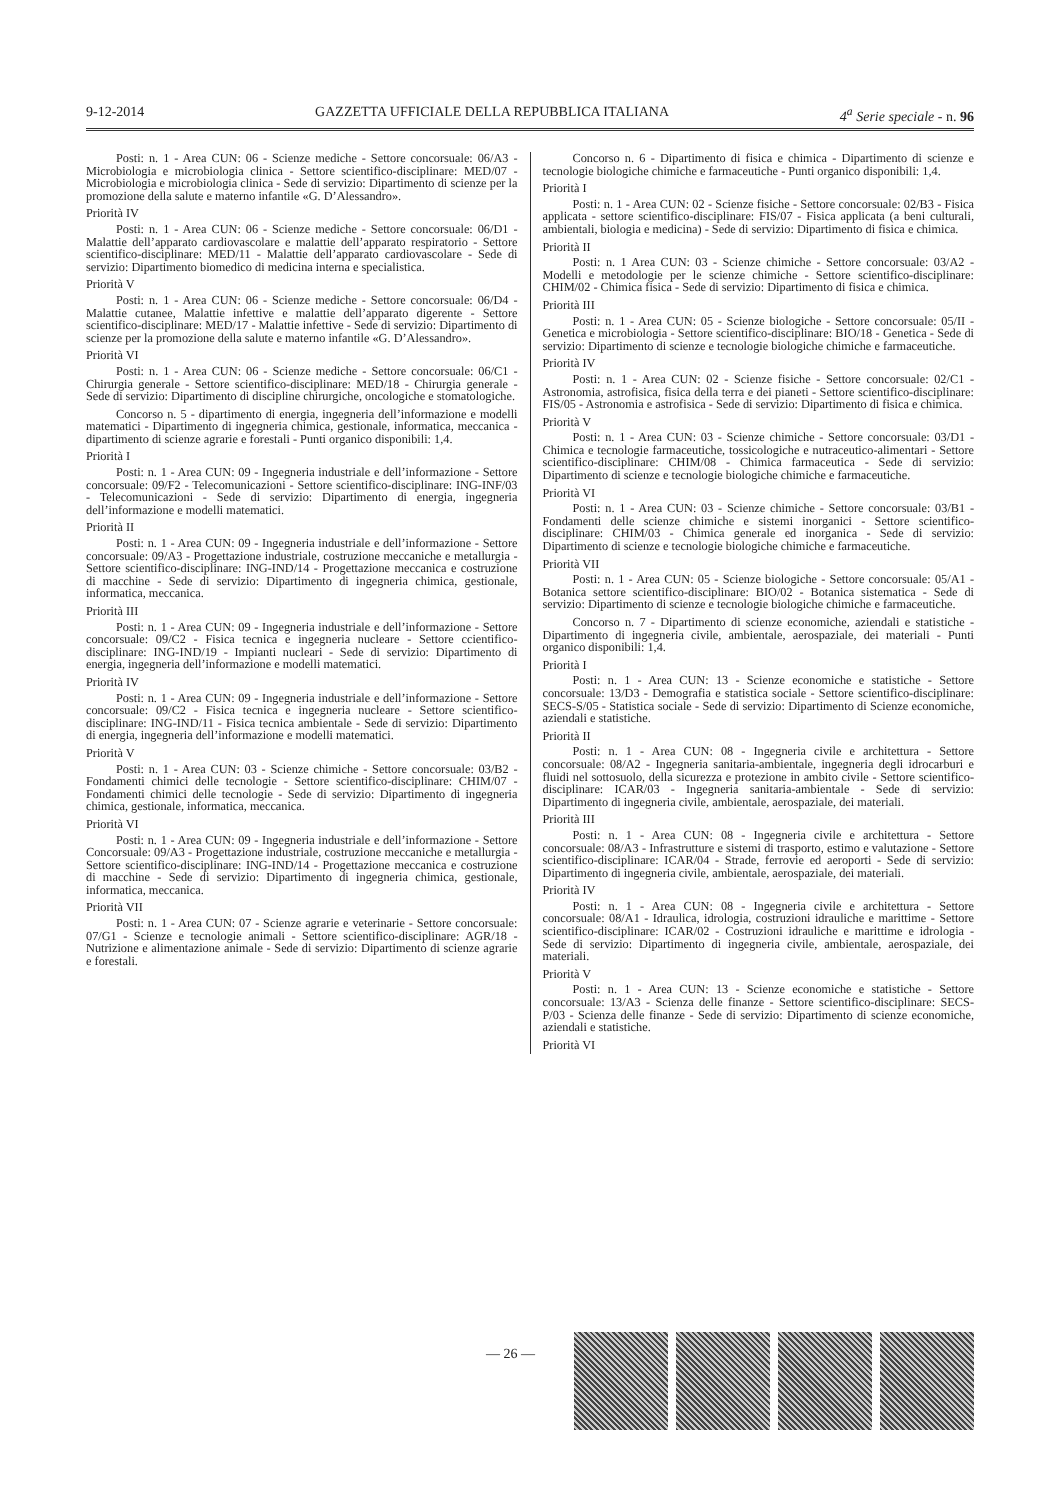9-12-2014 GAZZETTA UFFICIALE DELLA REPUBBLICA ITALIANA 4<sup>a</sup> Serie speciale - n. 96
Posti: n. 1 - Area CUN: 06 - Scienze mediche - Settore concorsuale: 06/A3 - Microbiologia e microbiologia clinica - Settore scientifico-disciplinare: MED/07 - Microbiologia e microbiologia clinica - Sede di servizio: Dipartimento di scienze per la promozione della salute e materno infantile «G. D’Alessandro».
Priorità IV
Posti: n. 1 - Area CUN: 06 - Scienze mediche - Settore concorsuale: 06/D1 - Malattie dell’apparato cardiovascolare e malattie dell’apparato respiratorio - Settore scientifico-disciplinare: MED/11 - Malattie dell’apparato cardiovascolare - Sede di servizio: Dipartimento biomedico di medicina interna e specialistica.
Priorità V
Posti: n. 1 - Area CUN: 06 - Scienze mediche - Settore concorsuale: 06/D4 - Malattie cutanee, Malattie infettive e malattie dell’apparato digerente - Settore scientifico-disciplinare: MED/17 - Malattie infettive - Sede di servizio: Dipartimento di scienze per la promozione della salute e materno infantile «G. D’Alessandro».
Priorità VI
Posti: n. 1 - Area CUN: 06 - Scienze mediche - Settore concorsuale: 06/C1 - Chirurgia generale - Settore scientifico-disciplinare: MED/18 - Chirurgia generale - Sede di servizio: Dipartimento di discipline chirurgiche, oncologiche e stomatologiche.
Concorso n. 5 - dipartimento di energia, ingegneria dell’informazione e modelli matematici - Dipartimento di ingegneria chimica, gestionale, informatica, meccanica - dipartimento di scienze agrarie e forestali - Punti organico disponibili: 1,4.
Priorità I
Posti: n. 1 - Area CUN: 09 - Ingegneria industriale e dell’informazione - Settore concorsuale: 09/F2 - Telecomunicazioni - Settore scientifico-disciplinare: ING-INF/03 - Telecomunicazioni - Sede di servizio: Dipartimento di energia, ingegneria dell’informazione e modelli matematici.
Priorità II
Posti: n. 1 - Area CUN: 09 - Ingegneria industriale e dell’informazione - Settore concorsuale: 09/A3 - Progettazione industriale, costruzione meccaniche e metallurgia - Settore scientifico-disciplinare: ING-IND/14 - Progettazione meccanica e costruzione di macchine - Sede di servizio: Dipartimento di ingegneria chimica, gestionale, informatica, meccanica.
Priorità III
Posti: n. 1 - Area CUN: 09 - Ingegneria industriale e dell’informazione - Settore concorsuale: 09/C2 - Fisica tecnica e ingegneria nucleare - Settore ccientifico-disciplinare: ING-IND/19 - Impianti nucleari - Sede di servizio: Dipartimento di energia, ingegneria dell’informazione e modelli matematici.
Priorità IV
Posti: n. 1 - Area CUN: 09 - Ingegneria industriale e dell’informazione - Settore concorsuale: 09/C2 - Fisica tecnica e ingegneria nucleare - Settore scientifico-disciplinare: ING-IND/11 - Fisica tecnica ambientale - Sede di servizio: Dipartimento di energia, ingegneria dell’informazione e modelli matematici.
Priorità V
Posti: n. 1 - Area CUN: 03 - Scienze chimiche - Settore concorsuale: 03/B2 - Fondamenti chimici delle tecnologie - Settore scientifico-disciplinare: CHIM/07 - Fondamenti chimici delle tecnologie - Sede di servizio: Dipartimento di ingegneria chimica, gestionale, informatica, meccanica.
Priorità VI
Posti: n. 1 - Area CUN: 09 - Ingegneria industriale e dell’informazione - Settore Concorsuale: 09/A3 - Progettazione industriale, costruzione meccaniche e metallurgia - Settore scientifico-disciplinare: ING-IND/14 - Progettazione meccanica e costruzione di macchine - Sede di servizio: Dipartimento di ingegneria chimica, gestionale, informatica, meccanica.
Priorità VII
Posti: n. 1 - Area CUN: 07 - Scienze agrarie e veterinarie - Settore concorsuale: 07/G1 - Scienze e tecnologie animali - Settore scientifico-disciplinare: AGR/18 - Nutrizione e alimentazione animale - Sede di servizio: Dipartimento di scienze agrarie e forestali.
Concorso n. 6 - Dipartimento di fisica e chimica - Dipartimento di scienze e tecnologie biologiche chimiche e farmaceutiche - Punti organico disponibili: 1,4.
Priorità I
Posti: n. 1 - Area CUN: 02 - Scienze fisiche - Settore concorsuale: 02/B3 - Fisica applicata - settore scientifico-disciplinare: FIS/07 - Fisica applicata (a beni culturali, ambientali, biologia e medicina) - Sede di servizio: Dipartimento di fisica e chimica.
Priorità II
Posti: n. 1 Area CUN: 03 - Scienze chimiche - Settore concorsuale: 03/A2 - Modelli e metodologie per le scienze chimiche - Settore scientifico-disciplinare: CHIM/02 - Chimica fisica - Sede di servizio: Dipartimento di fisica e chimica.
Priorità III
Posti: n. 1 - Area CUN: 05 - Scienze biologiche - Settore concorsuale: 05/II - Genetica e microbiologia - Settore scientifico-disciplinare: BIO/18 - Genetica - Sede di servizio: Dipartimento di scienze e tecnologie biologiche chimiche e farmaceutiche.
Priorità IV
Posti: n. 1 - Area CUN: 02 - Scienze fisiche - Settore concorsuale: 02/C1 - Astronomia, astrofisica, fisica della terra e dei pianeti - Settore scientifico-disciplinare: FIS/05 - Astronomia e astrofisica - Sede di servizio: Dipartimento di fisica e chimica.
Priorità V
Posti: n. 1 - Area CUN: 03 - Scienze chimiche - Settore concorsuale: 03/D1 - Chimica e tecnologie farmaceutiche, tossicologiche e nutraceutico-alimentari - Settore scientifico-disciplinare: CHIM/08 - Chimica farmaceutica - Sede di servizio: Dipartimento di scienze e tecnologie biologiche chimiche e farmaceutiche.
Priorità VI
Posti: n. 1 - Area CUN: 03 - Scienze chimiche - Settore concorsuale: 03/B1 - Fondamenti delle scienze chimiche e sistemi inorganici - Settore scientifico-disciplinare: CHIM/03 - Chimica generale ed inorganica - Sede di servizio: Dipartimento di scienze e tecnologie biologiche chimiche e farmaceutiche.
Priorità VII
Posti: n. 1 - Area CUN: 05 - Scienze biologiche - Settore concorsuale: 05/A1 - Botanica settore scientifico-disciplinare: BIO/02 - Botanica sistematica - Sede di servizio: Dipartimento di scienze e tecnologie biologiche chimiche e farmaceutiche.
Concorso n. 7 - Dipartimento di scienze economiche, aziendali e statistiche - Dipartimento di ingegneria civile, ambientale, aerospaziale, dei materiali - Punti organico disponibili: 1,4.
Priorità I
Posti: n. 1 - Area CUN: 13 - Scienze economiche e statistiche - Settore concorsuale: 13/D3 - Demografia e statistica sociale - Settore scientifico-disciplinare: SECS-S/05 - Statistica sociale - Sede di servizio: Dipartimento di Scienze economiche, aziendali e statistiche.
Priorità II
Posti: n. 1 - Area CUN: 08 - Ingegneria civile e architettura - Settore concorsuale: 08/A2 - Ingegneria sanitaria-ambientale, ingegneria degli idrocarburi e fluidi nel sottosuolo, della sicurezza e protezione in ambito civile - Settore scientifico-disciplinare: ICAR/03 - Ingegneria sanitaria-ambientale - Sede di servizio: Dipartimento di ingegneria civile, ambientale, aerospaziale, dei materiali.
Priorità III
Posti: n. 1 - Area CUN: 08 - Ingegneria civile e architettura - Settore concorsuale: 08/A3 - Infrastrutture e sistemi di trasporto, estimo e valutazione - Settore scientifico-disciplinare: ICAR/04 - Strade, ferrovie ed aeroporti - Sede di servizio: Dipartimento di ingegneria civile, ambientale, aerospaziale, dei materiali.
Priorità IV
Posti: n. 1 - Area CUN: 08 - Ingegneria civile e architettura - Settore concorsuale: 08/A1 - Idraulica, idrologia, costruzioni idrauliche e marittime - Settore scientifico-disciplinare: ICAR/02 - Costruzioni idrauliche e marittime e idrologia - Sede di servizio: Dipartimento di ingegneria civile, ambientale, aerospaziale, dei materiali.
Priorità V
Posti: n. 1 - Area CUN: 13 - Scienze economiche e statistiche - Settore concorsuale: 13/A3 - Scienza delle finanze - Settore scientifico-disciplinare: SECS-P/03 - Scienza delle finanze - Sede di servizio: Dipartimento di scienze economiche, aziendali e statistiche.
Priorità VI
— 26 —